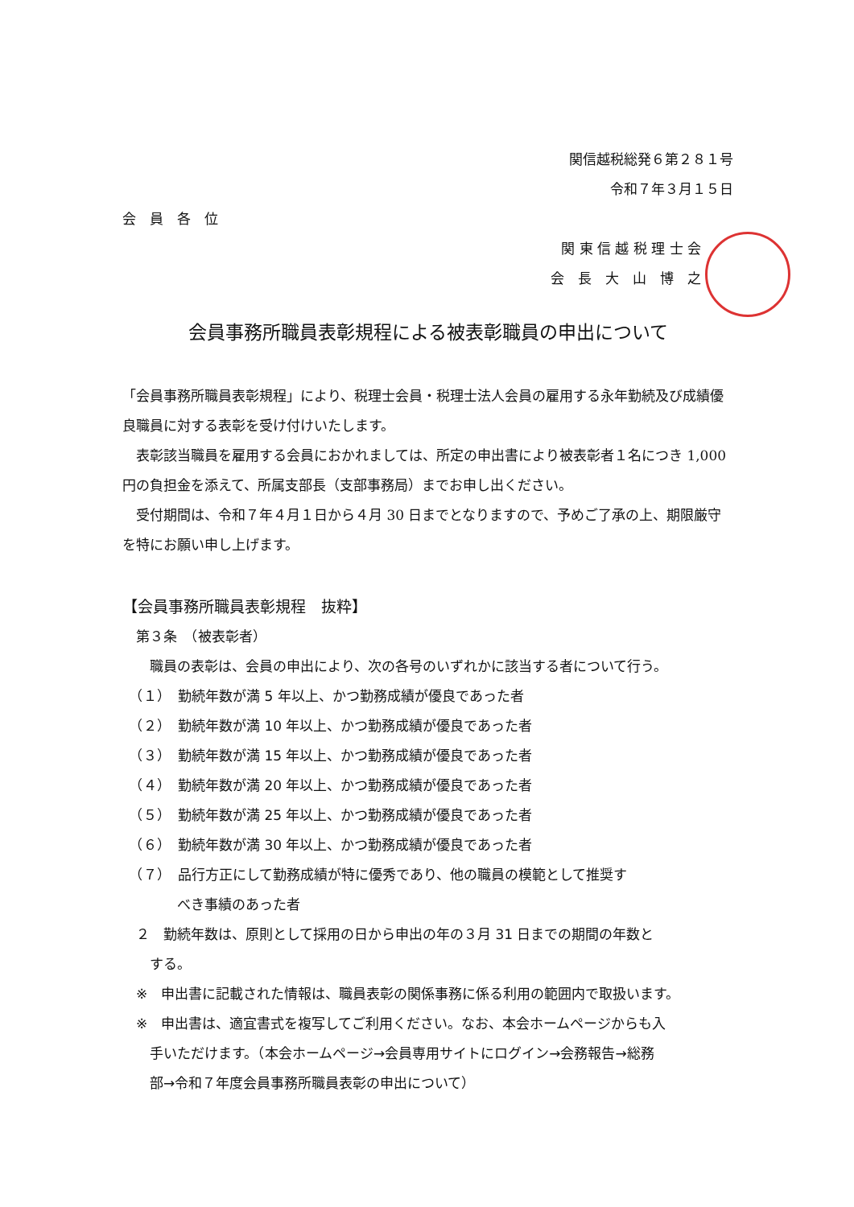関信越税総発６第２８１号
令和７年３月１５日
会　員　各　位
関 東 信 越 税 理 士 会
会　長　大　山　博　之
会員事務所職員表彰規程による被表彰職員の申出について
「会員事務所職員表彰規程」により、税理士会員・税理士法人会員の雇用する永年勤続及び成績優良職員に対する表彰を受け付けいたします。
　表彰該当職員を雇用する会員におかれましては、所定の申出書により被表彰者１名につき 1,000 円の負担金を添えて、所属支部長（支部事務局）までお申し出ください。
　受付期間は、令和７年４月１日から４月 30 日までとなりますので、予めご了承の上、期限厳守を特にお願い申し上げます。
【会員事務所職員表彰規程　抜粋】
　第３条　（被表彰者）
　　職員の表彰は、会員の申出により、次の各号のいずれかに該当する者について行う。
　（１）　勤続年数が満 5 年以上、かつ勤務成績が優良であった者
　（２）　勤続年数が満 10 年以上、かつ勤務成績が優良であった者
　（３）　勤続年数が満 15 年以上、かつ勤務成績が優良であった者
　（４）　勤続年数が満 20 年以上、かつ勤務成績が優良であった者
　（５）　勤続年数が満 25 年以上、かつ勤務成績が優良であった者
　（６）　勤続年数が満 30 年以上、かつ勤務成績が優良であった者
　（７）　品行方正にして勤務成績が特に優秀であり、他の職員の模範として推奨す
　　　　べき事績のあった者
　２　勤続年数は、原則として採用の日から申出の年の３月 31 日までの期間の年数と
　　する。
　※　申出書に記載された情報は、職員表彰の関係事務に係る利用の範囲内で取扱います。
　※　申出書は、適宜書式を複写してご利用ください。なお、本会ホームページからも入
　　手いただけます。（本会ホームページ→会員専用サイトにログイン→会務報告→総務
　　部→令和７年度会員事務所職員表彰の申出について）